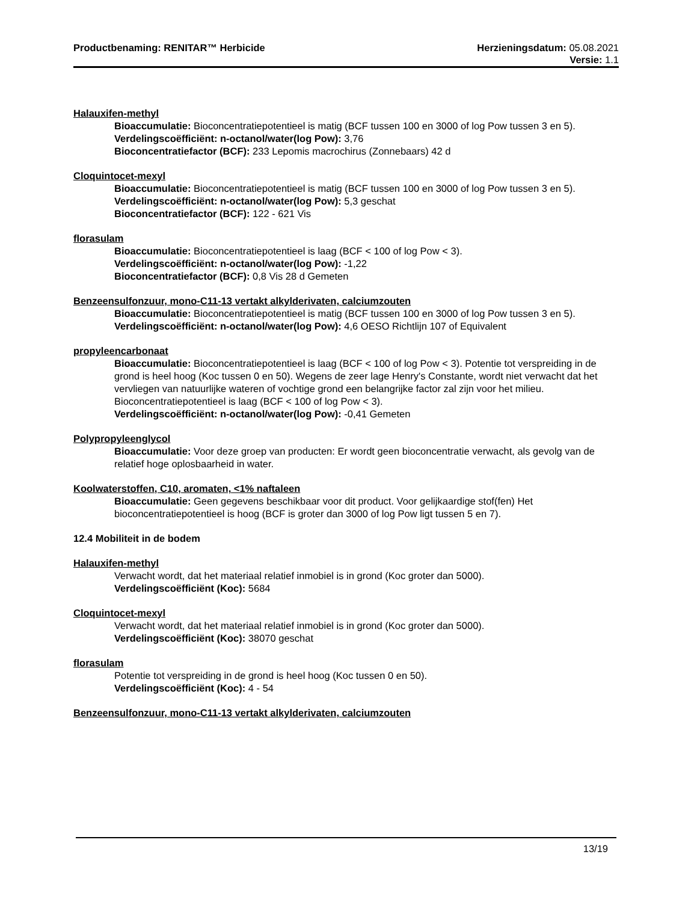Productbenaming: RENITAR™ Herbicide Herzieningsdatum: 05.08.2021
Versie: 1.1
Halauxifen-methyl
Bioaccumulatie: Bioconcentratiepotentieel is matig (BCF tussen 100 en 3000 of log Pow tussen 3 en 5).
Verdelingscoëfficiënt: n-octanol/water(log Pow): 3,76
Bioconcentratiefactor (BCF): 233 Lepomis macrochirus (Zonnebaars) 42 d
Cloquintocet-mexyl
Bioaccumulatie: Bioconcentratiepotentieel is matig (BCF tussen 100 en 3000 of log Pow tussen 3 en 5).
Verdelingscoëfficiënt: n-octanol/water(log Pow): 5,3 geschat
Bioconcentratiefactor (BCF): 122 - 621 Vis
florasulam
Bioaccumulatie: Bioconcentratiepotentieel is laag (BCF < 100 of log Pow < 3).
Verdelingscoëfficiënt: n-octanol/water(log Pow): -1,22
Bioconcentratiefactor (BCF): 0,8 Vis 28 d Gemeten
Benzeensulfonzuur, mono-C11-13 vertakt alkylderivaten, calciumzouten
Bioaccumulatie: Bioconcentratiepotentieel is matig (BCF tussen 100 en 3000 of log Pow tussen 3 en 5).
Verdelingscoëfficiënt: n-octanol/water(log Pow): 4,6 OESO Richtlijn 107 of Equivalent
propyleencarbonaat
Bioaccumulatie: Bioconcentratiepotentieel is laag (BCF < 100 of log Pow < 3). Potentie tot verspreiding in de grond is heel hoog (Koc tussen 0 en 50). Wegens de zeer lage Henry's Constante, wordt niet verwacht dat het vervliegen van natuurlijke wateren of vochtige grond een belangrijke factor zal zijn voor het milieu. Bioconcentratiepotentieel is laag (BCF < 100 of log Pow < 3).
Verdelingscoëfficiënt: n-octanol/water(log Pow): -0,41 Gemeten
Polypropyleenglycol
Bioaccumulatie: Voor deze groep van producten: Er wordt geen bioconcentratie verwacht, als gevolg van de relatief hoge oplosbaarheid in water.
Koolwaterstoffen, C10, aromaten, <1% naftaleen
Bioaccumulatie: Geen gegevens beschikbaar voor dit product. Voor gelijkaardige stof(fen) Het bioconcentratiepotentieel is hoog (BCF is groter dan 3000 of log Pow ligt tussen 5 en 7).
12.4 Mobiliteit in de bodem
Halauxifen-methyl
Verwacht wordt, dat het materiaal relatief inmobiel is in grond (Koc groter dan 5000).
Verdelingscoëfficiënt (Koc): 5684
Cloquintocet-mexyl
Verwacht wordt, dat het materiaal relatief inmobiel is in grond (Koc groter dan 5000).
Verdelingscoëfficiënt (Koc): 38070 geschat
florasulam
Potentie tot verspreiding in de grond is heel hoog (Koc tussen 0 en 50).
Verdelingscoëfficiënt (Koc): 4 - 54
Benzeensulfonzuur, mono-C11-13 vertakt alkylderivaten, calciumzouten
13/19